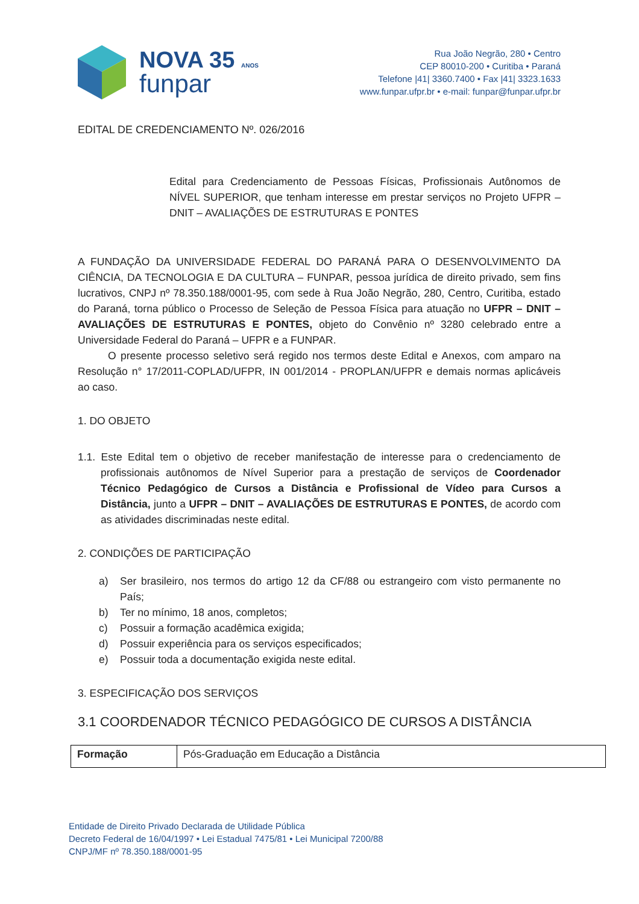NOVA 35 ANOS
funpar
Rua João Negrão, 280 • Centro
CEP 80010-200 • Curitiba • Paraná
Telefone |41| 3360.7400 • Fax |41| 3323.1633
www.funpar.ufpr.br • e-mail: funpar@funpar.ufpr.br
EDITAL DE CREDENCIAMENTO Nº. 026/2016
Edital para Credenciamento de Pessoas Físicas, Profissionais Autônomos de NÍVEL SUPERIOR, que tenham interesse em prestar serviços no Projeto UFPR – DNIT – AVALIAÇÕES DE ESTRUTURAS E PONTES
A FUNDAÇÃO DA UNIVERSIDADE FEDERAL DO PARANÁ PARA O DESENVOLVIMENTO DA CIÊNCIA, DA TECNOLOGIA E DA CULTURA – FUNPAR, pessoa jurídica de direito privado, sem fins lucrativos, CNPJ nº 78.350.188/0001-95, com sede à Rua João Negrão, 280, Centro, Curitiba, estado do Paraná, torna público o Processo de Seleção de Pessoa Física para atuação no UFPR – DNIT – AVALIAÇÕES DE ESTRUTURAS E PONTES, objeto do Convênio nº 3280 celebrado entre a Universidade Federal do Paraná – UFPR e a FUNPAR.
O presente processo seletivo será regido nos termos deste Edital e Anexos, com amparo na Resolução n° 17/2011-COPLAD/UFPR, IN 001/2014 - PROPLAN/UFPR e demais normas aplicáveis ao caso.
1. DO OBJETO
1.1. Este Edital tem o objetivo de receber manifestação de interesse para o credenciamento de profissionais autônomos de Nível Superior para a prestação de serviços de Coordenador Técnico Pedagógico de Cursos a Distância e Profissional de Vídeo para Cursos a Distância, junto a UFPR – DNIT – AVALIAÇÕES DE ESTRUTURAS E PONTES, de acordo com as atividades discriminadas neste edital.
2. CONDIÇÕES DE PARTICIPAÇÃO
a) Ser brasileiro, nos termos do artigo 12 da CF/88 ou estrangeiro com visto permanente no País;
b) Ter no mínimo, 18 anos, completos;
c) Possuir a formação acadêmica exigida;
d) Possuir experiência para os serviços especificados;
e) Possuir toda a documentação exigida neste edital.
3. ESPECIFICAÇÃO DOS SERVIÇOS
3.1 COORDENADOR TÉCNICO PEDAGÓGICO DE CURSOS A DISTÂNCIA
| Formação | Pós-Graduação em Educação a Distância |
Entidade de Direito Privado Declarada de Utilidade Pública
Decreto Federal de 16/04/1997 • Lei Estadual 7475/81 • Lei Municipal 7200/88
CNPJ/MF nº 78.350.188/0001-95